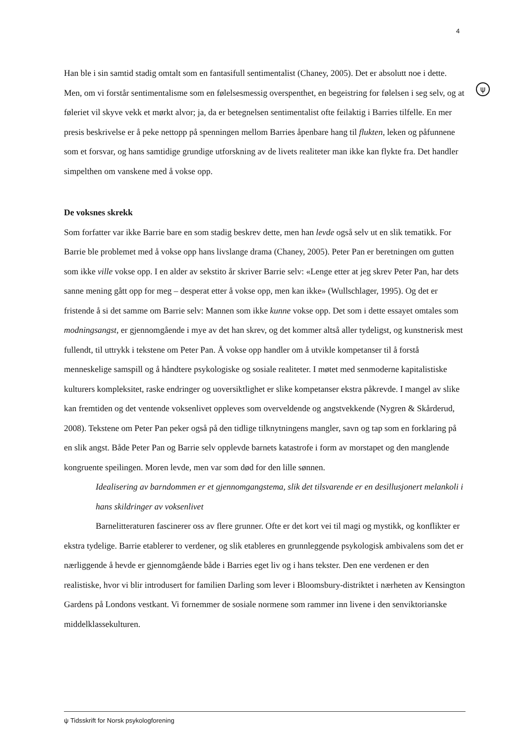4
ψ
Han ble i sin samtid stadig omtalt som en fantasifull sentimentalist (Chaney, 2005). Det er absolutt noe i dette. Men, om vi forstår sentimentalisme som en følelsesmessig overspenthet, en begeistring for følelsen i seg selv, og at føleriet vil skyve vekk et mørkt alvor; ja, da er betegnelsen sentimentalist ofte feilaktig i Barries tilfelle. En mer presis beskrivelse er å peke nettopp på spenningen mellom Barries åpenbare hang til flukten, leken og påfunnene som et forsvar, og hans samtidige grundige utforskning av de livets realiteter man ikke kan flykte fra. Det handler simpelthen om vanskene med å vokse opp.
De voksnes skrekk
Som forfatter var ikke Barrie bare en som stadig beskrev dette, men han levde også selv ut en slik tematikk. For Barrie ble problemet med å vokse opp hans livslange drama (Chaney, 2005). Peter Pan er beretningen om gutten som ikke ville vokse opp. I en alder av sekstito år skriver Barrie selv: «Lenge etter at jeg skrev Peter Pan, har dets sanne mening gått opp for meg – desperat etter å vokse opp, men kan ikke» (Wullschlager, 1995). Og det er fristende å si det samme om Barrie selv: Mannen som ikke kunne vokse opp. Det som i dette essayet omtales som modningsangst, er gjennomgående i mye av det han skrev, og det kommer altså aller tydeligst, og kunstnerisk mest fullendt, til uttrykk i tekstene om Peter Pan. Å vokse opp handler om å utvikle kompetanser til å forstå menneskelige samspill og å håndtere psykologiske og sosiale realiteter. I møtet med senmoderne kapitalistiske kulturers kompleksitet, raske endringer og uoversiktlighet er slike kompetanser ekstra påkrevde. I mangel av slike kan fremtiden og det ventende voksenlivet oppleves som overveldende og angstvekkende (Nygren & Skårderud, 2008). Tekstene om Peter Pan peker også på den tidlige tilknytningens mangler, savn og tap som en forklaring på en slik angst. Både Peter Pan og Barrie selv opplevde barnets katastrofe i form av morstapet og den manglende kongruente speilingen. Moren levde, men var som død for den lille sønnen.
Idealisering av barndommen er et gjennomgangstema, slik det tilsvarende er en desillusjonert melankoli i hans skildringer av voksenlivet
Barnelitteraturen fascinerer oss av flere grunner. Ofte er det kort vei til magi og mystikk, og konflikter er ekstra tydelige. Barrie etablerer to verdener, og slik etableres en grunnleggende psykologisk ambivalens som det er nærliggende å hevde er gjennomgående både i Barries eget liv og i hans tekster. Den ene verdenen er den realistiske, hvor vi blir introdusert for familien Darling som lever i Bloomsbury-distriktet i nærheten av Kensington Gardens på Londons vestkant. Vi fornemmer de sosiale normene som rammer inn livene i den senviktorianske middelklassekulturen.
ψ Tidsskrift for Norsk psykologforening